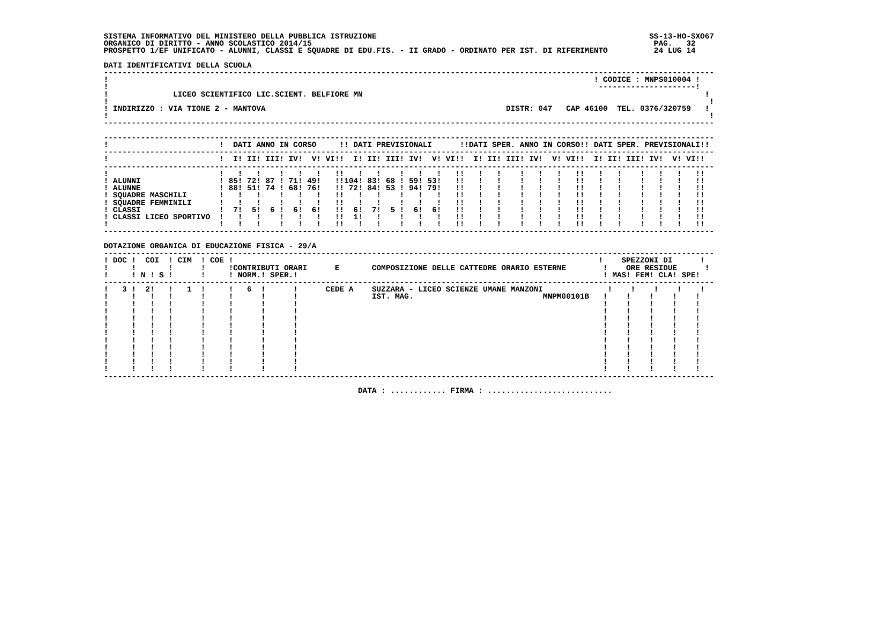SISTEMA INFORMATIVO DEL MINISTERO DELLA PUBBLICA ISTRUZIONE                                                           SS-13-HO-SXO67
ORGANICO DI DIRITTO - ANNO SCOLASTICO 2014/15                                                                          PAG.   32
PROSPETTO 1/EF UNIFICATO - ALUNNI, CLASSI E SQUADRE DI EDU.FIS. - II GRADO - ORDINATO PER IST. DI RIFERIMENTO          24 LUG 14

DATI IDENTIFICATIVI DELLA SCUOLA
------------------------------------------------------------------------------------------------------------------------------------
!                                                                                                         ! CODICE : MNPS010004 !
!                                                                                                          ---------------------!
!              LICEO SCIENTIFICO LIC.SCIENT. BELFIORE MN                                                                          !
!                                                                                                                                  !
! INDIRIZZO : VIA TIONE 2 - MANTOVA                                                    DISTR: 047   CAP 46100  TEL. 0376/320759   !
!                                                                                                                                  !
------------------------------------------------------------------------------------------------------------------------------------

------------------------------------------------------------------------------------------------------------------------------------
!                        !  DATI ANNO IN CORSO     !! DATI PREVISIONALI      !!DATI SPER. ANNO IN CORSO!! DATI SPER. PREVISIONALI!!
------------------------------------------------------------------------------------------------------------------------------------
!                        !  I! II! III! IV!  V! VI!!  I! II! III! IV!  V! VI!!  I! II! III! IV!  V! VI!!  I! II! III! IV!  V! VI!!
------------------------------------------------------------------------------------------------------------------------------------
!                        !   !   !    !   !   !   !!   !   !    !   !   !   !!   !   !    !   !   !   !!   !   !    !   !   !   !!
! ALUNNI                 ! 85! 72! 87 ! 71! 49!   !!104! 83! 68 ! 59! 53!   !!   !   !    !   !   !   !!   !   !    !   !   !   !!
! ALUNNE                 ! 88! 51! 74 ! 68! 76!   !! 72! 84! 53 ! 94! 79!   !!   !   !    !   !   !   !!   !   !    !   !   !   !!
! SQUADRE MASCHILI       !   !   !    !   !   !   !!   !   !    !   !   !   !!   !   !    !   !   !   !!   !   !    !   !   !   !!
! SQUADRE FEMMINILI      !   !   !    !   !   !   !!   !   !    !   !   !   !!   !   !    !   !   !   !!   !   !    !   !   !   !!
! CLASSI                 !  7!  5!  6 !  6!  6!   !!  6!  7!  5 !  6!  6!   !!   !   !    !   !   !   !!   !   !    !   !   !   !!
! CLASSI LICEO SPORTIVO  !   !   !    !   !   !   !!  1!   !    !   !   !   !!   !   !    !   !   !   !!   !   !    !   !   !   !!
!                        !   !   !    !   !   !   !!   !   !    !   !   !   !!   !   !    !   !   !   !!   !   !    !   !   !   !!
------------------------------------------------------------------------------------------------------------------------------------

DOTAZIONE ORGANICA DI EDUCAZIONE FISICA - 29/A
------------------------------------------------------------------------------------------------------------------------------------
! DOC !  COI  ! CIM  ! COE !                                                                               !    SPEZZONI DI      !
!     !       !      !     !CONTRIBUTI ORARI      E       COMPOSIZIONE DELLE CATTEDRE ORARIO ESTERNE        !    ORE RESIDUE      !
!     ! N ! S !      !     ! NORM.! SPER.!                                                                  ! MAS! FEM! CLA! SPE!
------------------------------------------------------------------------------------------------------------------------------------
!   3 !  2!   !   1  !     !   6  !      !      CEDE A    SUZZARA - LICEO SCIENZE UMANE MANZONI              !    !    !    !    !
!     !   !   !      !     !      !      !                IST. MAG.                            MNPM00101B   !    !    !    !    !
!     !   !   !      !     !      !      !                                                                  !    !    !    !    !
!     !   !   !      !     !      !      !                                                                  !    !    !    !    !
!     !   !   !      !     !      !      !                                                                  !    !    !    !    !
!     !   !   !      !     !      !      !                                                                  !    !    !    !    !
!     !   !   !      !     !      !      !                                                                  !    !    !    !    !
!     !   !   !      !     !      !      !                                                                  !    !    !    !    !
!     !   !   !      !     !      !      !                                                                  !    !    !    !    !
!     !   !   !      !     !      !      !                                                                  !    !    !    !    !
!     !   !   !      !     !      !      !                                                                  !    !    !    !    !
!     !   !   !      !     !      !      !                                                                  !    !    !    !    !
------------------------------------------------------------------------------------------------------------------------------------

                                                       DATA : ............ FIRMA : ...........................